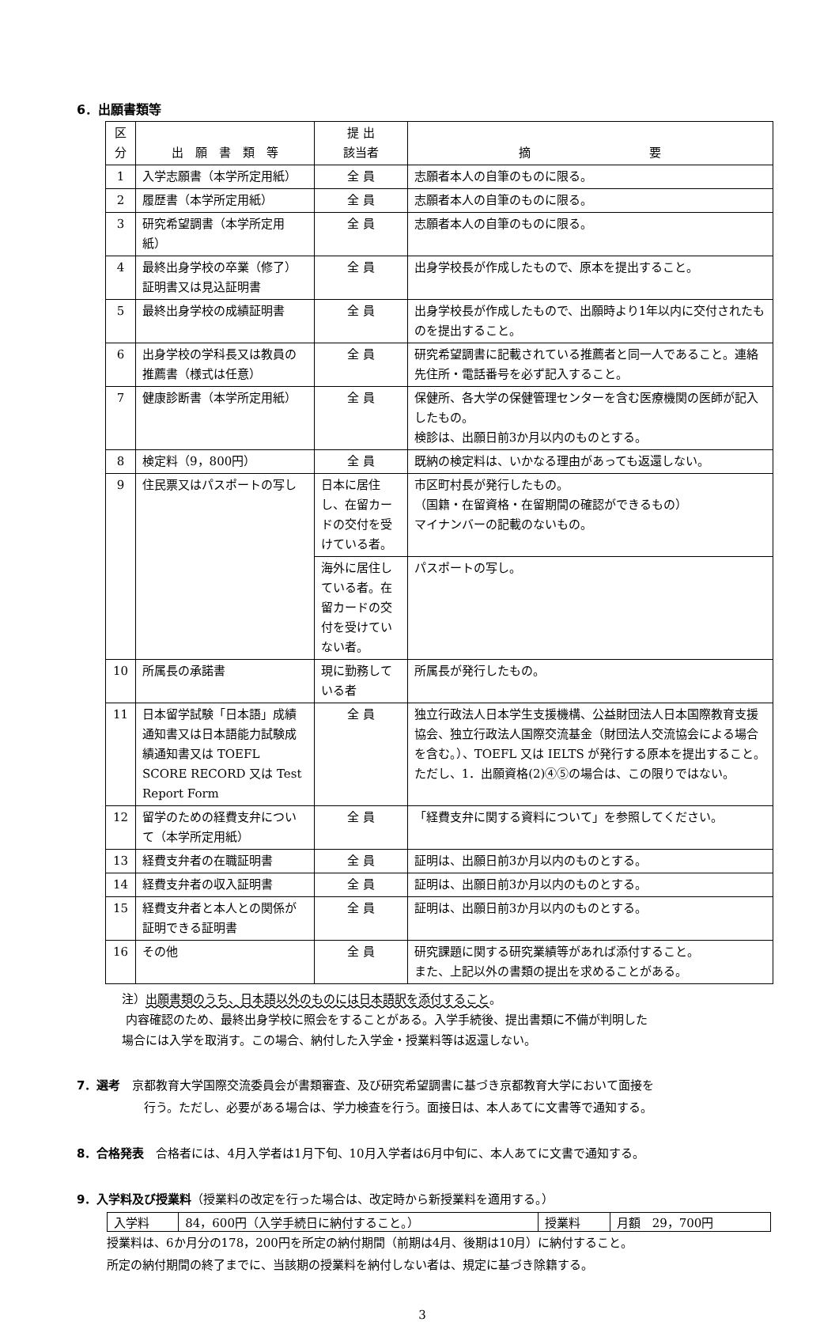6．出願書類等
| 区分 | 出 願 書 類 等 | 提 出 該当者 | | 摘 要 | |
| --- | --- | --- | --- | --- | --- |
| 1 | 入学志願書（本学所定用紙） | 全 員 | | 志願者本人の自筆のものに限る。 | |
| 2 | 履歴書（本学所定用紙） | 全 員 | | 志願者本人の自筆のものに限る。 | |
| 3 | 研究希望調書（本学所定用紙） | 全 員 | | 志願者本人の自筆のものに限る。 | |
| 4 | 最終出身学校の卒業（修了）証明書又は見込証明書 | 全 員 | | 出身学校長が作成したもので、原本を提出すること。 | |
| 5 | 最終出身学校の成績証明書 | 全 員 | | 出身学校長が作成したもので、出願時より1年以内に交付されたものを提出すること。 | |
| 6 | 出身学校の学科長又は教員の推薦書（様式は任意） | 全 員 | | 研究希望調書に記載されている推薦者と同一人であること。連絡先住所・電話番号を必ず記入すること。 | |
| 7 | 健康診断書（本学所定用紙） | 全 員 | | 保健所、各大学の保健管理センターを含む医療機関の医師が記入したもの。 検診は、出願日前3か月以内のものとする。 | |
| 8 | 検定料（9，800円） | 全 員 | | 既納の検定料は、いかなる理由があっても返還しない。 | |
| 9 | 住民票又はパスポートの写し | 日本に居住し、在留カードの交付を受けている者。 | | | 市区町村長が発行したもの。 （国籍・在留資格・在留期間の確認ができるもの） マイナンバーの記載のないもの。 |
| | | 海外に居住している者。在留カードの交付を受けていない者。 | | | パスポートの写し。 |
| 10 | 所属長の承諾書 | 現に勤務している者 | | | 所属長が発行したもの。 |
| 11 | 日本留学試験「日本語」成績通知書又は日本語能力試験成績通知書又は TOEFL SCORE RECORD 又は Test Report Form | 全 員 | 独立行政法人日本学生支援機構、公益財団法人日本国際教育支援協会、独立行政法人国際交流基金（財団法人交流協会による場合を含む。）、TOEFL 又は IELTS が発行する原本を提出すること。ただし、1．出願資格(2)④⑤の場合は、この限りではない。 | | |
| 12 | 留学のための経費支弁について（本学所定用紙） | 全 員 | 「経費支弁に関する資料について」を参照してください。 | | |
| 13 | 経費支弁者の在職証明書 | 全 員 | 証明は、出願日前3か月以内のものとする。 | | |
| 14 | 経費支弁者の収入証明書 | 全 員 | 証明は、出願日前3か月以内のものとする。 | | |
| 15 | 経費支弁者と本人との関係が証明できる証明書 | 全 員 | 証明は、出願日前3か月以内のものとする。 | | |
| 16 | その他 | 全 員 | 研究課題に関する研究業績等があれば添付すること。 また、上記以外の書類の提出を求めることがある。 | | |
注）出願書類のうち、日本語以外のものには日本語訳を添付すること。
内容確認のため、最終出身学校に照会をすることがある。入学手続後、提出書類に不備が判明した
場合には入学を取消す。この場合、納付した入学金・授業料等は返還しない。
7．選考　京都教育大学国際交流委員会が書類審査、及び研究希望調書に基づき京都教育大学において面接を
行う。ただし、必要がある場合は、学力検査を行う。面接日は、本人あてに文書等で通知する。
8．合格発表　合格者には、4月入学者は1月下旬、10月入学者は6月中旬に、本人あてに文書で通知する。
9．入学料及び授業料（授業料の改定を行った場合は、改定時から新授業料を適用する。）
| 入学料 | 84，600円（入学手続日に納付すること。） | 授業料 | 月額 29，700円 |
授業料は、6か月分の178，200円を所定の納付期間（前期は4月、後期は10月）に納付すること。
所定の納付期間の終了までに、当該期の授業料を納付しない者は、規定に基づき除籍する。
3